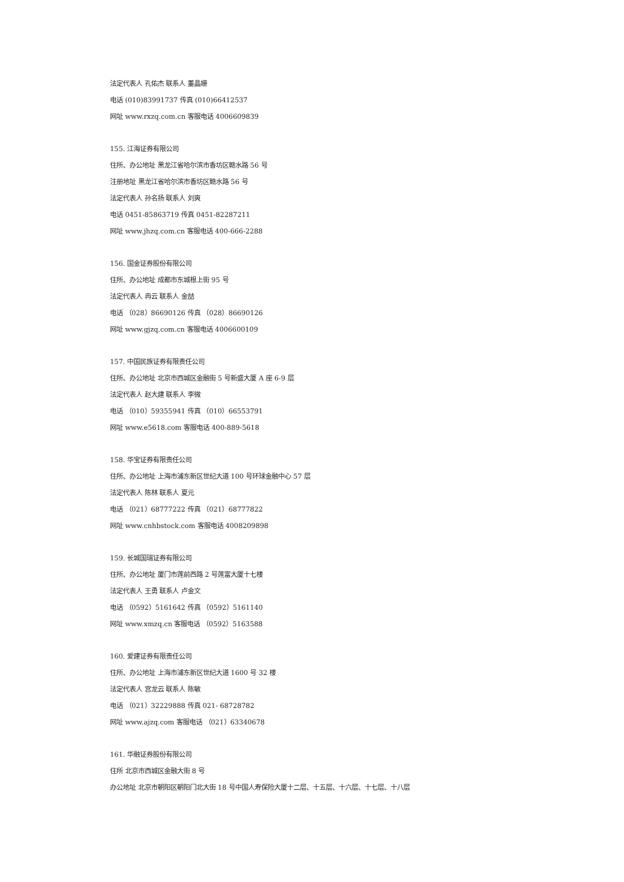法定代表人 孔佑杰 联系人 董晶姗
电话 (010)83991737 传真 (010)66412537
网址 www.rxzq.com.cn 客服电话 4006609839
155. 江海证券有限公司
住所、办公地址 黑龙江省哈尔滨市香坊区赣水路 56 号
注册地址 黑龙江省哈尔滨市香坊区赣水路 56 号
法定代表人 孙名扬 联系人 刘爽
电话 0451-85863719 传真 0451-82287211
网址 www.jhzq.com.cn 客服电话 400-666-2288
156. 国金证券股份有限公司
住所、办公地址 成都市东城根上街 95 号
法定代表人 冉云 联系人 金喆
电话 （028）86690126 传真 （028）86690126
网址 www.gjzq.com.cn 客服电话 4006600109
157. 中国民族证券有限责任公司
住所、办公地址 北京市西城区金融街 5 号新盛大厦 A 座 6-9 层
法定代表人 赵大建 联系人 李微
电话 （010）59355941 传真 （010）66553791
网址 www.e5618.com 客服电话 400-889-5618
158. 华宝证券有限责任公司
住所、办公地址 上海市浦东新区世纪大道 100 号环球金融中心 57 层
法定代表人 陈林 联系人 夏元
电话 （021）68777222 传真 （021）68777822
网址 www.cnhbstock.com 客服电话 4008209898
159. 长城国瑞证券有限公司
住所、办公地址 厦门市莲前西路 2 号莲富大厦十七楼
法定代表人 王勇 联系人 卢金文
电话 （0592）5161642 传真 （0592）5161140
网址 www.xmzq.cn 客服电话 （0592）5163588
160. 爱建证券有限责任公司
住所、办公地址 上海市浦东新区世纪大道 1600 号 32 楼
法定代表人 宫龙云 联系人 陈敏
电话 （021）32229888 传真 021- 68728782
网址 www.ajzq.com 客服电话 （021）63340678
161. 华融证券股份有限公司
住所 北京市西城区金融大街 8 号
办公地址 北京市朝阳区朝阳门北大街 18 号中国人寿保险大厦十二层、十五层、十六层、十七层、十八层